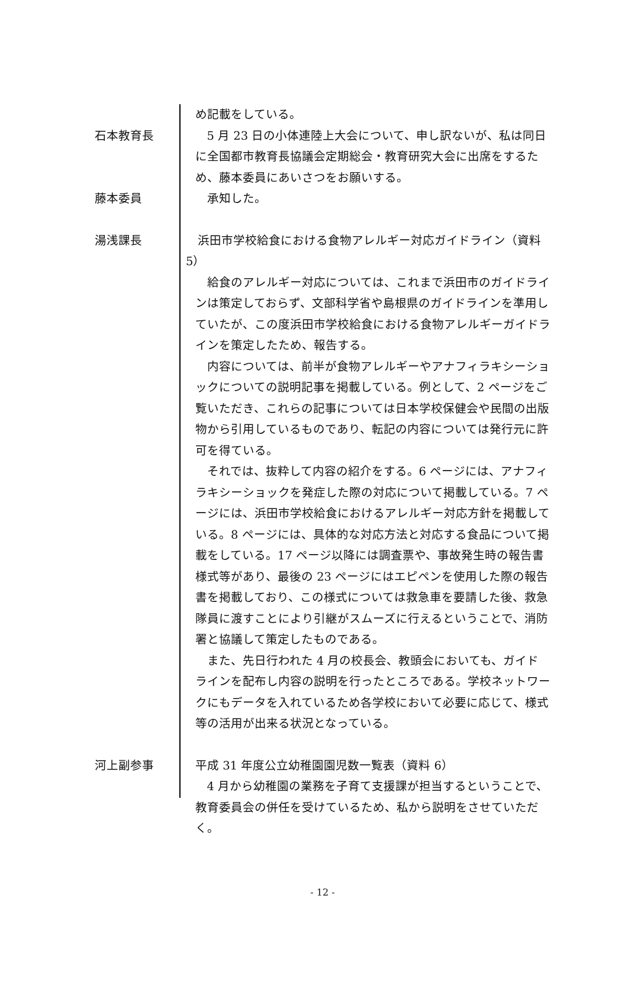め記載をしている。
石本教育長 5 月 23 日の小体連陸上大会について、申し訳ないが、私は同日に全国都市教育長協議会定期総会・教育研究大会に出席をするため、藤本委員にあいさつをお願いする。
藤本委員 承知した。
湯浅課長 　浜田市学校給食における食物アレルギー対応ガイドライン（資料 5）
給食のアレルギー対応については、これまで浜田市のガイドラインは策定しておらず、文部科学省や島根県のガイドラインを準用していたが、この度浜田市学校給食における食物アレルギーガイドラインを策定したため、報告する。
内容については、前半が食物アレルギーやアナフィラキシーショックについての説明記事を掲載している。例として、2 ページをご覧いただき、これらの記事については日本学校保健会や民間の出版物から引用しているものであり、転記の内容については発行元に許可を得ている。
それでは、抜粋して内容の紹介をする。6 ページには、アナフィラキシーショックを発症した際の対応について掲載している。7 ページには、浜田市学校給食におけるアレルギー対応方針を掲載している。8 ページには、具体的な対応方法と対応する食品について掲載をしている。17 ページ以降には調査票や、事故発生時の報告書様式等があり、最後の 23 ページにはエピペンを使用した際の報告書を掲載しており、この様式については救急車を要請した後、救急隊員に渡すことにより引継がスムーズに行えるということで、消防署と協議して策定したものである。
また、先日行われた 4 月の校長会、教頭会においても、ガイドラインを配布し内容の説明を行ったところである。学校ネットワークにもデータを入れているため各学校において必要に応じて、様式等の活用が出来る状況となっている。
河上副参事 平成 31 年度公立幼稚園園児数一覧表（資料 6）
4 月から幼稚園の業務を子育て支援課が担当するということで、教育委員会の併任を受けているため、私から説明をさせていただく。
- 12 -